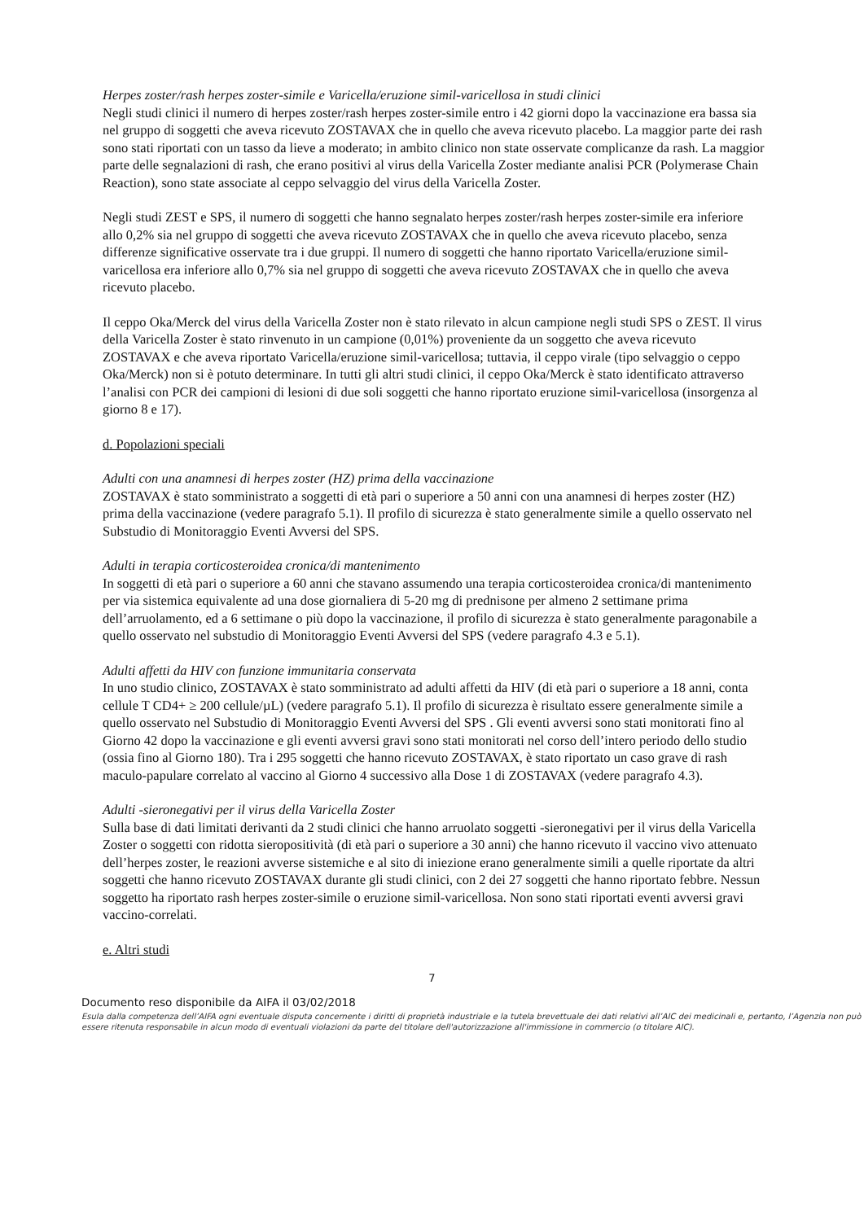Herpes zoster/rash herpes zoster-simile e Varicella/eruzione simil-varicellosa in studi clinici
Negli studi clinici il numero di herpes zoster/rash herpes zoster-simile entro i 42 giorni dopo la vaccinazione era bassa sia nel gruppo di soggetti che aveva ricevuto ZOSTAVAX che in quello che aveva ricevuto placebo. La maggior parte dei rash sono stati riportati con un tasso da lieve a moderato; in ambito clinico non state osservate complicanze da rash. La maggior parte delle segnalazioni di rash, che erano positivi al virus della Varicella Zoster mediante analisi PCR (Polymerase Chain Reaction), sono state associate al ceppo selvaggio del virus della Varicella Zoster.
Negli studi ZEST e SPS, il numero di soggetti che hanno segnalato herpes zoster/rash herpes zoster-simile era inferiore allo 0,2% sia nel gruppo di soggetti che aveva ricevuto ZOSTAVAX che in quello che aveva ricevuto placebo, senza differenze significative osservate tra i due gruppi. Il numero di soggetti che hanno riportato Varicella/eruzione simil-varicellosa era inferiore allo 0,7% sia nel gruppo di soggetti che aveva ricevuto ZOSTAVAX che in quello che aveva ricevuto placebo.
Il ceppo Oka/Merck del virus della Varicella Zoster non è stato rilevato in alcun campione negli studi SPS o ZEST. Il virus della Varicella Zoster è stato rinvenuto in un campione (0,01%) proveniente da un soggetto che aveva ricevuto ZOSTAVAX e che aveva riportato Varicella/eruzione simil-varicellosa; tuttavia, il ceppo virale (tipo selvaggio o ceppo Oka/Merck) non si è potuto determinare. In tutti gli altri studi clinici, il ceppo Oka/Merck è stato identificato attraverso l’analisi con PCR dei campioni di lesioni di due soli soggetti che hanno riportato eruzione simil-varicellosa (insorgenza al giorno 8 e 17).
d. Popolazioni speciali
Adulti con una anamnesi di herpes zoster (HZ) prima della vaccinazione
ZOSTAVAX è stato somministrato a soggetti di età pari o superiore a 50 anni con una anamnesi di herpes zoster (HZ) prima della vaccinazione (vedere paragrafo 5.1). Il profilo di sicurezza è stato generalmente simile a quello osservato nel Substudio di Monitoraggio Eventi Avversi del SPS.
Adulti in terapia corticosteroidea cronica/di mantenimento
In soggetti di età pari o superiore a 60 anni che stavano assumendo una terapia corticosteroidea cronica/di mantenimento per via sistemica equivalente ad una dose giornaliera di 5-20 mg di prednisone per almeno 2 settimane prima dell’arruolamento, ed a 6 settimane o più dopo la vaccinazione, il profilo di sicurezza è stato generalmente paragonabile a quello osservato nel substudio di Monitoraggio Eventi Avversi del SPS (vedere paragrafo 4.3 e 5.1).
Adulti affetti da HIV con funzione immunitaria conservata
In uno studio clinico, ZOSTAVAX è stato somministrato ad adulti affetti da HIV (di età pari o superiore a 18 anni, conta cellule T CD4+ ≥ 200 cellule/µL) (vedere paragrafo 5.1). Il profilo di sicurezza è risultato essere generalmente simile a quello osservato nel Substudio di Monitoraggio Eventi Avversi del SPS . Gli eventi avversi sono stati monitorati fino al Giorno 42 dopo la vaccinazione e gli eventi avversi gravi sono stati monitorati nel corso dell’intero periodo dello studio (ossia fino al Giorno 180). Tra i 295 soggetti che hanno ricevuto ZOSTAVAX, è stato riportato un caso grave di rash maculo-papulare correlato al vaccino al Giorno 4 successivo alla Dose 1 di ZOSTAVAX (vedere paragrafo 4.3).
Adulti -sieronegativi per il virus della Varicella Zoster
Sulla base di dati limitati derivanti da 2 studi clinici che hanno arruolato soggetti -sieronegativi per il virus della Varicella Zoster o soggetti con ridotta sieropositività (di età pari o superiore a 30 anni) che hanno ricevuto il vaccino vivo attenuato dell’herpes zoster, le reazioni avverse sistemiche e al sito di iniezione erano generalmente simili a quelle riportate da altri soggetti che hanno ricevuto ZOSTAVAX durante gli studi clinici, con 2 dei 27 soggetti che hanno riportato febbre. Nessun soggetto ha riportato rash herpes zoster-simile o eruzione simil-varicellosa. Non sono stati riportati eventi avversi gravi vaccino-correlati.
e. Altri studi
7
Documento reso disponibile da AIFA il 03/02/2018
Esula dalla competenza dell’AIFA ogni eventuale disputa concernente i diritti di proprietà industriale e la tutela brevettuale dei dati relativi all’AIC dei medicinali e, pertanto, l’Agenzia non può essere ritenuta responsabile in alcun modo di eventuali violazioni da parte del titolare dell'autorizzazione all'immissione in commercio (o titolare AIC).